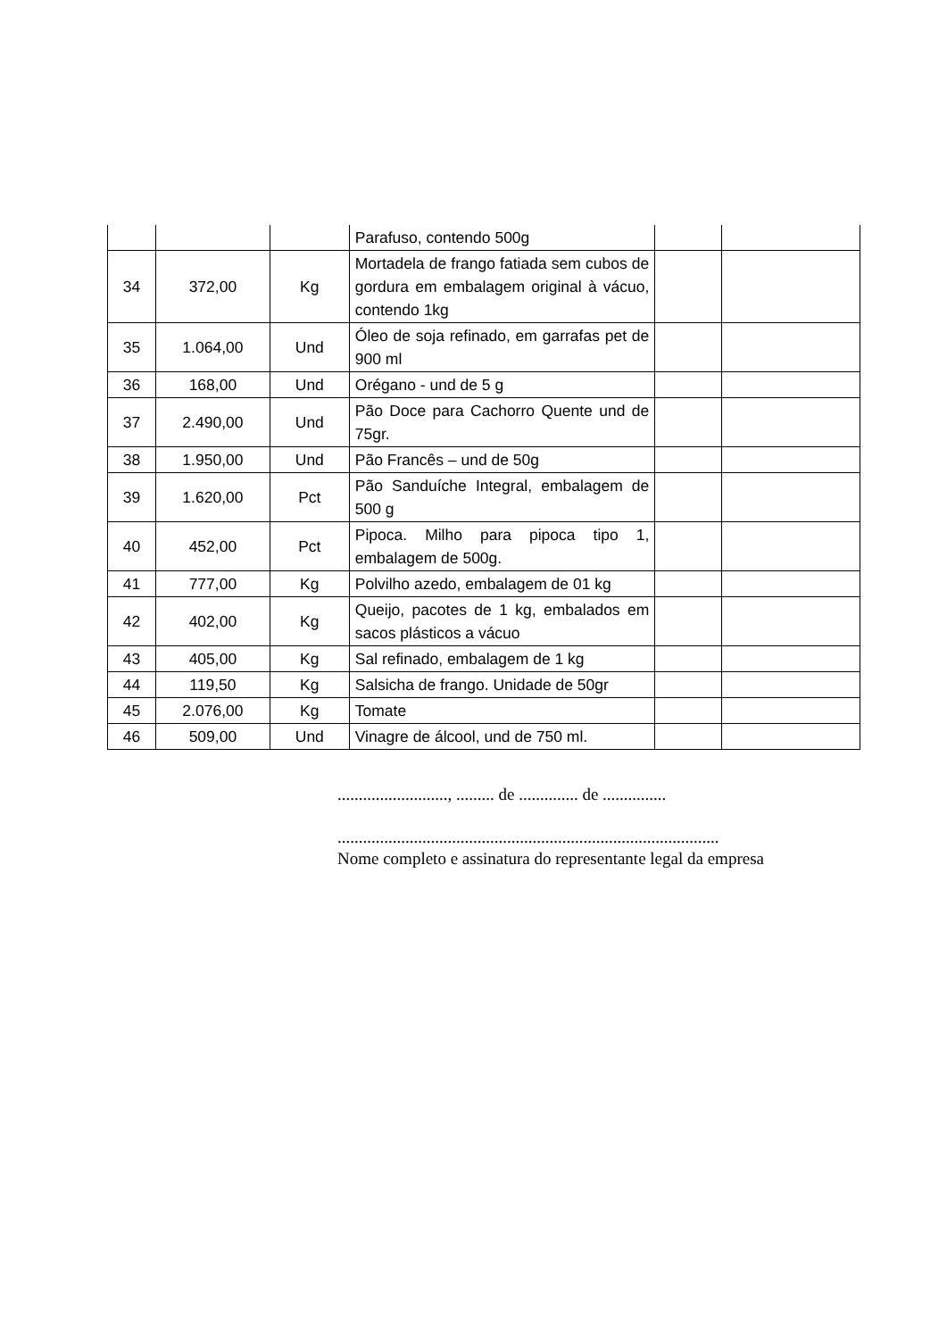| | | | Parafuso, contendo 500g | | |
| 34 | 372,00 | Kg | Mortadela de frango fatiada sem cubos de gordura em embalagem original à vácuo, contendo 1kg | | |
| 35 | 1.064,00 | Und | Óleo de soja refinado, em garrafas pet de 900 ml | | |
| 36 | 168,00 | Und | Orégano - und de 5 g | | |
| 37 | 2.490,00 | Und | Pão Doce para Cachorro Quente und de 75gr. | | |
| 38 | 1.950,00 | Und | Pão Francês – und de 50g | | |
| 39 | 1.620,00 | Pct | Pão Sanduíche Integral, embalagem de 500 g | | |
| 40 | 452,00 | Pct | Pipoca. Milho para pipoca tipo 1, embalagem de 500g. | | |
| 41 | 777,00 | Kg | Polvilho azedo, embalagem de 01 kg | | |
| 42 | 402,00 | Kg | Queijo, pacotes de 1 kg, embalados em sacos plásticos a vácuo | | |
| 43 | 405,00 | Kg | Sal refinado, embalagem de 1 kg | | |
| 44 | 119,50 | Kg | Salsicha de frango. Unidade de 50gr | | |
| 45 | 2.076,00 | Kg | Tomate | | |
| 46 | 509,00 | Und | Vinagre de álcool, und de 750 ml. | | |
.........................., ......... de .............. de ...............
..........................................................................................
Nome completo e assinatura do representante legal da empresa